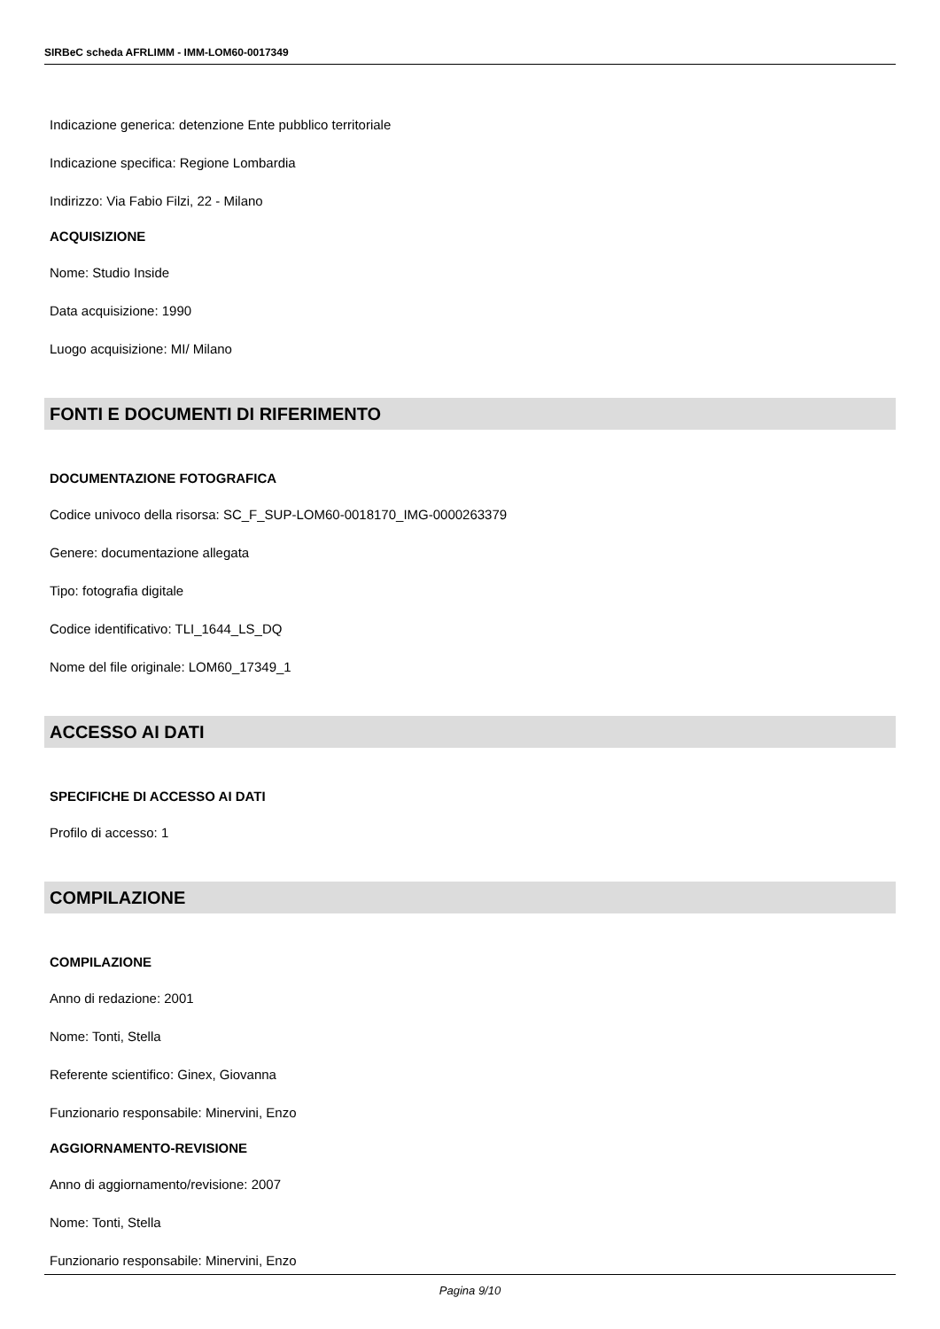SIRBeC scheda AFRLIMM - IMM-LOM60-0017349
Indicazione generica: detenzione Ente pubblico territoriale
Indicazione specifica: Regione Lombardia
Indirizzo: Via Fabio Filzi, 22 - Milano
ACQUISIZIONE
Nome: Studio Inside
Data acquisizione: 1990
Luogo acquisizione: MI/ Milano
FONTI E DOCUMENTI DI RIFERIMENTO
DOCUMENTAZIONE FOTOGRAFICA
Codice univoco della risorsa: SC_F_SUP-LOM60-0018170_IMG-0000263379
Genere: documentazione allegata
Tipo: fotografia digitale
Codice identificativo: TLI_1644_LS_DQ
Nome del file originale: LOM60_17349_1
ACCESSO AI DATI
SPECIFICHE DI ACCESSO AI DATI
Profilo di accesso: 1
COMPILAZIONE
COMPILAZIONE
Anno di redazione: 2001
Nome: Tonti, Stella
Referente scientifico: Ginex, Giovanna
Funzionario responsabile: Minervini, Enzo
AGGIORNAMENTO-REVISIONE
Anno di aggiornamento/revisione: 2007
Nome: Tonti, Stella
Funzionario responsabile: Minervini, Enzo
Pagina 9/10